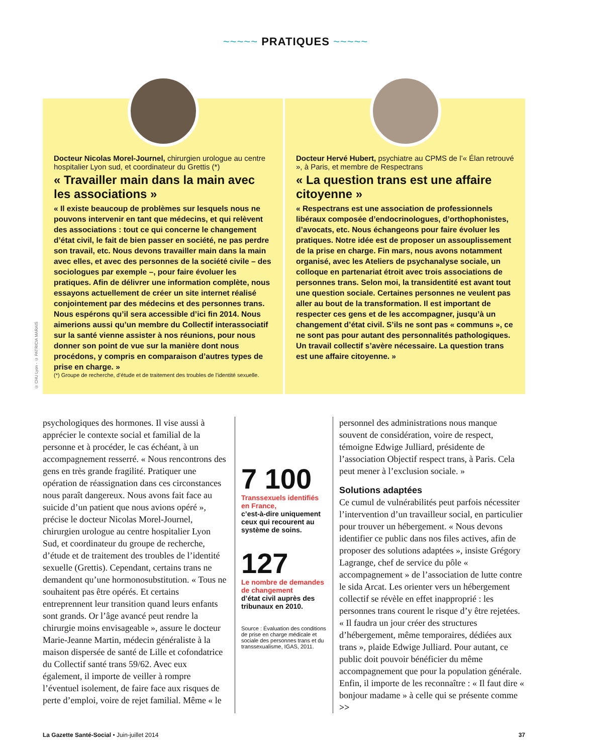~~~~~ PRATIQUES ~~~~~
© CHU Lyon - © PATRICIA MARAIS
Docteur Nicolas Morel-Journel, chirurgien urologue au centre hospitalier Lyon sud, et coordinateur du Grettis (*)
« Travailler main dans la main avec les associations »
« Il existe beaucoup de problèmes sur lesquels nous ne pouvons intervenir en tant que médecins, et qui relèvent des associations : tout ce qui concerne le changement d’état civil, le fait de bien passer en société, ne pas perdre son travail, etc. Nous devons travailler main dans la main avec elles, et avec des personnes de la société civile – des sociologues par exemple –, pour faire évoluer les pratiques. Afin de délivrer une information complète, nous essayons actuellement de créer un site internet réalisé conjointement par des médecins et des personnes trans. Nous espérons qu’il sera accessible d’ici fin 2014. Nous aimerions aussi qu’un membre du Collectif interassociatif sur la santé vienne assister à nos réunions, pour nous donner son point de vue sur la manière dont nous procédons, y compris en comparaison d’autres types de prise en charge. »
(*) Groupe de recherche, d’étude et de traitement des troubles de l’identité sexuelle.
Docteur Hervé Hubert, psychiatre au CPMS de l’« Élan retrouvé », à Paris, et membre de Respectrans
« La question trans est une affaire citoyenne »
« Respectrans est une association de professionnels libéraux composée d’endocrinologues, d’orthophonistes, d’avocats, etc. Nous échangeons pour faire évoluer les pratiques. Notre idée est de proposer un assouplissement de la prise en charge. Fin mars, nous avons notamment organisé, avec les Ateliers de psychanalyse sociale, un colloque en partenariat étroit avec trois associations de personnes trans. Selon moi, la transidentité est avant tout une question sociale. Certaines personnes ne veulent pas aller au bout de la transformation. Il est important de respecter ces gens et de les accompagner, jusqu’à un changement d’état civil. S’ils ne sont pas « communs », ce ne sont pas pour autant des personnalités pathologiques. Un travail collectif s’avère nécessaire. La question trans est une affaire citoyenne. »
psychologiques des hormones. Il vise aussi à apprécier le contexte social et familial de la personne et à procéder, le cas échéant, à un accompagnement resserré. « Nous rencontrons des gens en très grande fragilité. Pratiquer une opération de réassignation dans ces circonstances nous paraît dangereux. Nous avons fait face au suicide d’un patient que nous avions opéré », précise le docteur Nicolas Morel-Journel, chirurgien urologue au centre hospitalier Lyon Sud, et coordinateur du groupe de recherche, d’étude et de traitement des troubles de l’identité sexuelle (Grettis). Cependant, certains trans ne demandent qu’une hormonosubstitution. « Tous ne souhaitent pas être opérés. Et certains entreprennent leur transition quand leurs enfants sont grands. Or l’âge avancé peut rendre la chirurgie moins envisageable », assure le docteur Marie-Jeanne Martin, médecin généraliste à la maison dispersée de santé de Lille et cofondatrice du Collectif santé trans 59/62. Avec eux également, il importe de veiller à rompre l’éventuel isolement, de faire face aux risques de perte d’emploi, voire de rejet familial. Même « le
7 100
Transsexuels identifiés en France,
c’est-à-dire uniquement ceux qui recourent au système de soins.
127
Le nombre de demandes de changement
d’état civil auprès des tribunaux en 2010.
Source : Évaluation des conditions de prise en charge médicale et sociale des personnes trans et du transsexualisme, IGAS, 2011.
personnel des administrations nous manque souvent de considération, voire de respect, témoigne Edwige Julliard, présidente de l’association Objectif respect trans, à Paris. Cela peut mener à l’exclusion sociale. »
Solutions adaptées
Ce cumul de vulnérabilités peut parfois nécessiter l’intervention d’un travailleur social, en particulier pour trouver un hébergement. « Nous devons identifier ce public dans nos files actives, afin de proposer des solutions adaptées », insiste Grégory Lagrange, chef de service du pôle « accompagnement » de l’association de lutte contre le sida Arcat. Les orienter vers un hébergement collectif se révèle en effet inapproprié : les personnes trans courent le risque d’y être rejetées. « Il faudra un jour créer des structures d’hébergement, même temporaires, dédiées aux trans », plaide Edwige Julliard. Pour autant, ce public doit pouvoir bénéficier du même accompagnement que pour la population générale. Enfin, il importe de les reconnaître : « Il faut dire « bonjour madame » à celle qui se présente comme >>
La Gazette Santé-Social • Juin-juillet 2014 37